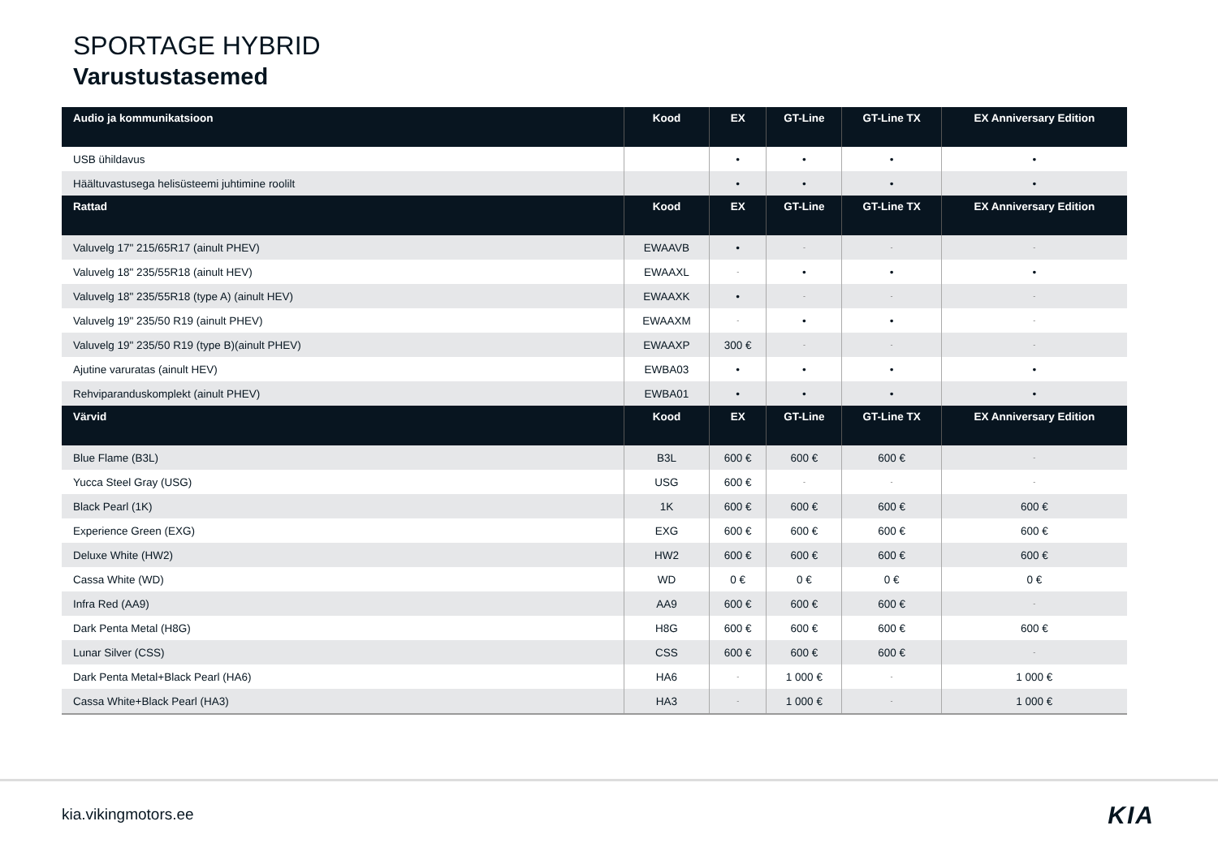SPORTAGE HYBRID
Varustustasemed
| Audio ja kommunikatsioon | Kood | EX | GT-Line | GT-Line TX | EX Anniversary Edition |
| --- | --- | --- | --- | --- | --- |
| USB ühildavus | | • | • | • | • |
| Häältuvastusega helisüsteemi juhtimine roolilt | | • | • | • | • |
| Rattad | Kood | EX | GT-Line | GT-Line TX | EX Anniversary Edition |
| Valuvelg 17" 215/65R17 (ainult PHEV) | EWAAVB | • | - | - | - |
| Valuvelg 18" 235/55R18 (ainult HEV) | EWAAXL | - | • | • | • |
| Valuvelg 18" 235/55R18 (type A) (ainult HEV) | EWAAXK | • | - | - | - |
| Valuvelg 19" 235/50 R19 (ainult PHEV) | EWAAXM | - | • | • | - |
| Valuvelg 19" 235/50 R19 (type B)(ainult PHEV) | EWAAXP | 300 € | - | - | - |
| Ajutine varuratas (ainult HEV) | EWBA03 | • | • | • | • |
| Rehviparanduskomplekt (ainult PHEV) | EWBA01 | • | • | • | • |
| Värvid | Kood | EX | GT-Line | GT-Line TX | EX Anniversary Edition |
| Blue Flame (B3L) | B3L | 600 € | 600 € | 600 € | - |
| Yucca Steel Gray (USG) | USG | 600 € | - | - | - |
| Black Pearl (1K) | 1K | 600 € | 600 € | 600 € | 600 € |
| Experience Green (EXG) | EXG | 600 € | 600 € | 600 € | 600 € |
| Deluxe White (HW2) | HW2 | 600 € | 600 € | 600 € | 600 € |
| Cassa White (WD) | WD | 0 € | 0 € | 0 € | 0 € |
| Infra Red (AA9) | AA9 | 600 € | 600 € | 600 € | - |
| Dark Penta Metal (H8G) | H8G | 600 € | 600 € | 600 € | 600 € |
| Lunar Silver (CSS) | CSS | 600 € | 600 € | 600 € | - |
| Dark Penta Metal+Black Pearl (HA6) | HA6 | - | 1 000 € | - | 1 000 € |
| Cassa White+Black Pearl (HA3) | HA3 | - | 1 000 € | - | 1 000 € |
kia.vikingmotors.ee KIA